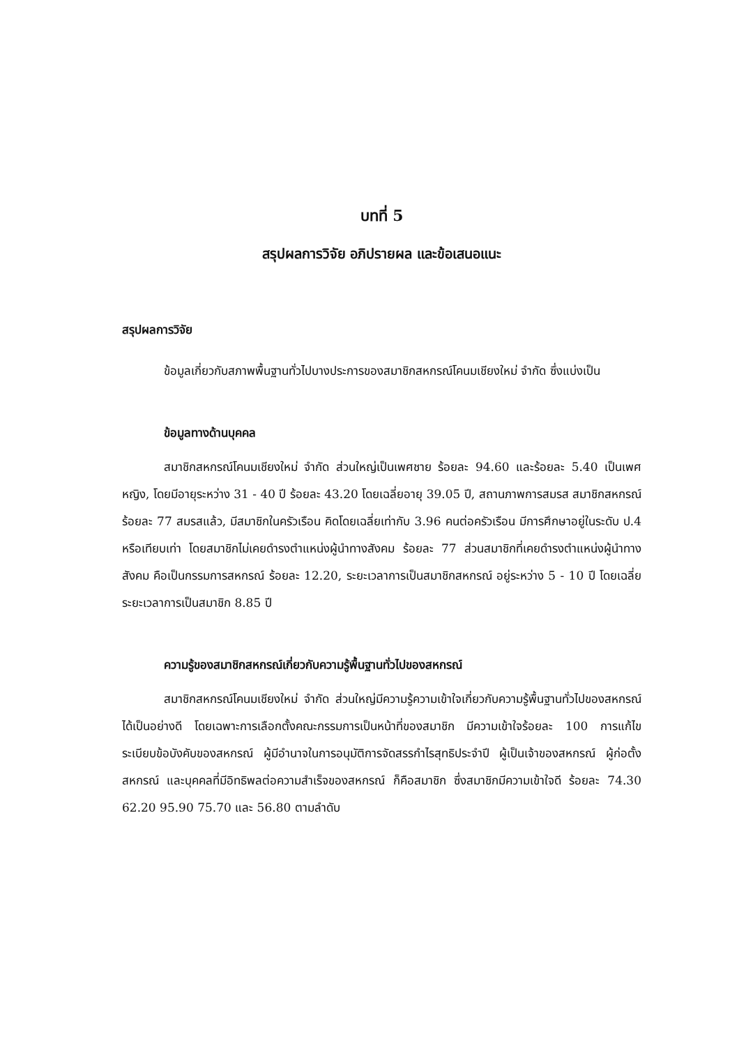บทที่ 5
สรุปผลการวิจัย อภิปรายผล และข้อเสนอแนะ
สรุปผลการวิจัย
ข้อมูลเกี่ยวกับสภาพพื้นฐานทั่วไปบางประการของสมาชิกสหกรณ์โคนมเชียงใหม่ จำกัด ซึ่งแบ่งเป็น
ข้อมูลทางด้านบุคคล
สมาชิกสหกรณ์โคนมเชียงใหม่ จำกัด ส่วนใหญ่เป็นเพศชาย ร้อยละ 94.60 และร้อยละ 5.40 เป็นเพศหญิง, โดยมีอายุระหว่าง 31 - 40 ปี ร้อยละ 43.20 โดยเฉลี่ยอายุ 39.05 ปี, สถานภาพการสมรส สมาชิกสหกรณ์ร้อยละ 77 สมรสแล้ว, มีสมาชิกในครัวเรือน คิดโดยเฉลี่ยเท่ากับ 3.96 คนต่อครัวเรือน มีการศึกษาอยู่ในระดับ ป.4 หรือเทียบเท่า โดยสมาชิกไม่เคยดำรงตำแหน่งผู้นำทางสังคม ร้อยละ 77 ส่วนสมาชิกที่เคยดำรงตำแหน่งผู้นำทางสังคม คือเป็นกรรมการสหกรณ์ ร้อยละ 12.20, ระยะเวลาการเป็นสมาชิกสหกรณ์ อยู่ระหว่าง 5 - 10 ปี โดยเฉลี่ยระยะเวลาการเป็นสมาชิก 8.85 ปี
ความรู้ของสมาชิกสหกรณ์เกี่ยวกับความรู้พื้นฐานทั่วไปของสหกรณ์
สมาชิกสหกรณ์โคนมเชียงใหม่ จำกัด ส่วนใหญ่มีความรู้ความเข้าใจเกี่ยวกับความรู้พื้นฐานทั่วไปของสหกรณ์ได้เป็นอย่างดี โดยเฉพาะการเลือกตั้งคณะกรรมการเป็นหน้าที่ของสมาชิก มีความเข้าใจร้อยละ 100 การแก้ไขระเบียบข้อบังคับของสหกรณ์ ผู้มีอำนาจในการอนุมัติการจัดสรรกำไรสุทธิประจำปี ผู้เป็นเจ้าของสหกรณ์ ผู้ก่อตั้งสหกรณ์ และบุคคลที่มีอิทธิพลต่อความสำเร็จของสหกรณ์ ก็คือสมาชิก ซึ่งสมาชิกมีความเข้าใจดี ร้อยละ 74.30 62.20 95.90 75.70 และ 56.80 ตามลำดับ